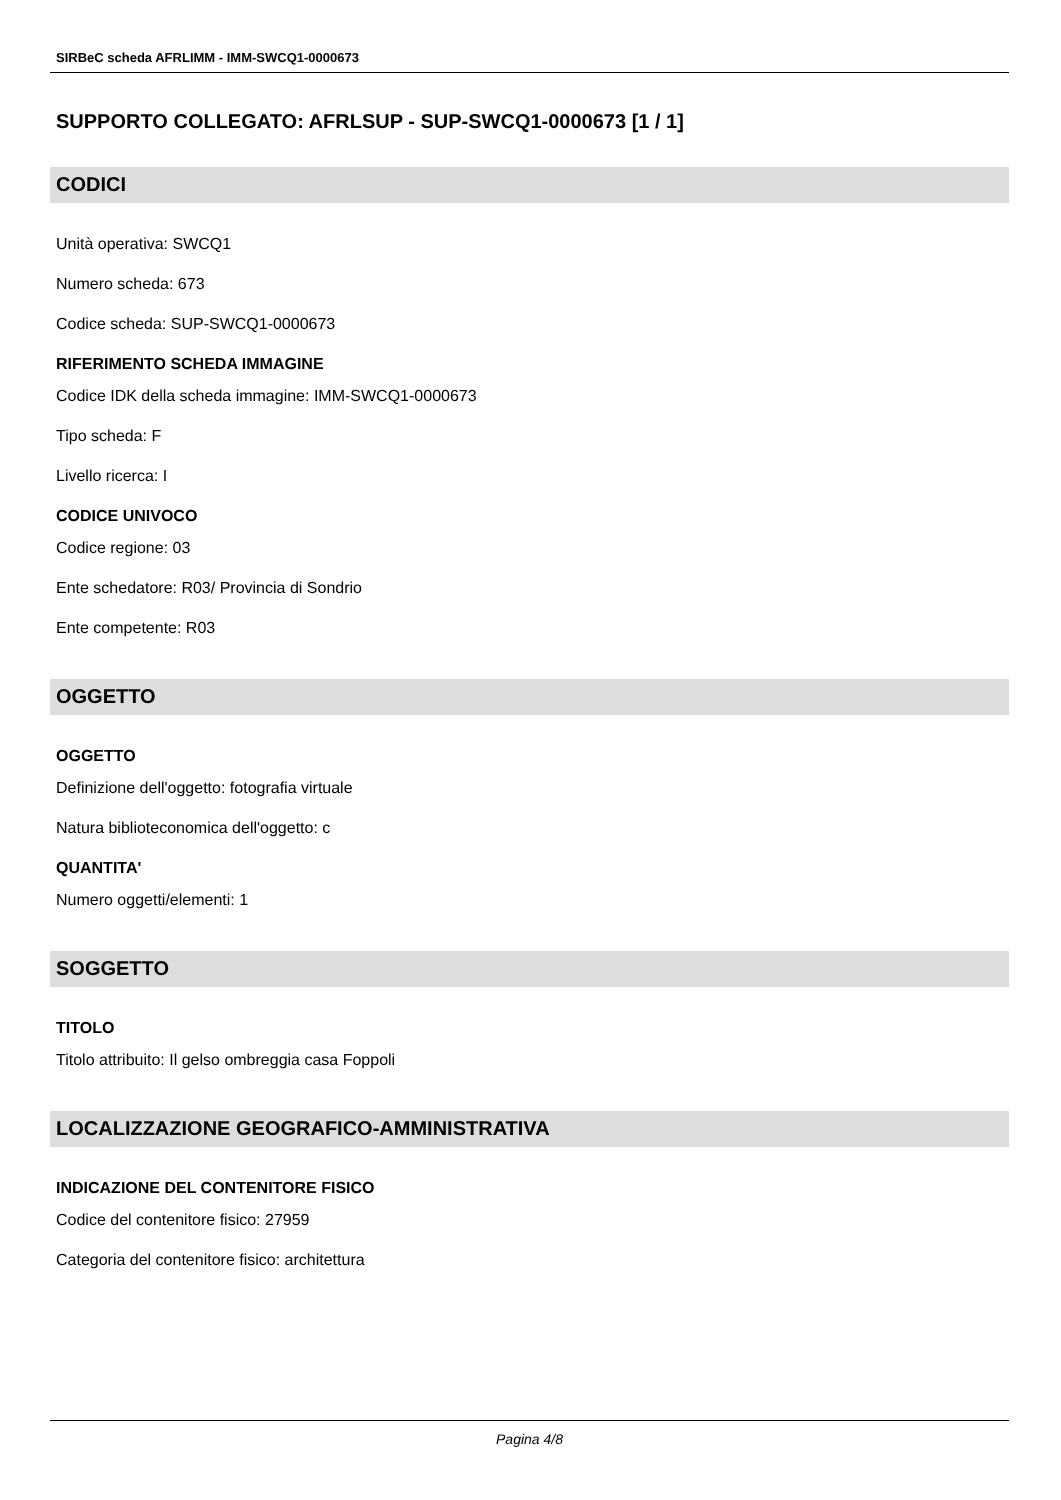SIRBeC scheda AFRLIMM - IMM-SWCQ1-0000673
SUPPORTO COLLEGATO: AFRLSUP - SUP-SWCQ1-0000673 [1 / 1]
CODICI
Unità operativa: SWCQ1
Numero scheda: 673
Codice scheda: SUP-SWCQ1-0000673
RIFERIMENTO SCHEDA IMMAGINE
Codice IDK della scheda immagine: IMM-SWCQ1-0000673
Tipo scheda: F
Livello ricerca: I
CODICE UNIVOCO
Codice regione: 03
Ente schedatore: R03/ Provincia di Sondrio
Ente competente: R03
OGGETTO
OGGETTO
Definizione dell'oggetto: fotografia virtuale
Natura biblioteconomica dell'oggetto: c
QUANTITA'
Numero oggetti/elementi: 1
SOGGETTO
TITOLO
Titolo attribuito: Il gelso ombreggia casa Foppoli
LOCALIZZAZIONE GEOGRAFICO-AMMINISTRATIVA
INDICAZIONE DEL CONTENITORE FISICO
Codice del contenitore fisico: 27959
Categoria del contenitore fisico: architettura
Pagina 4/8